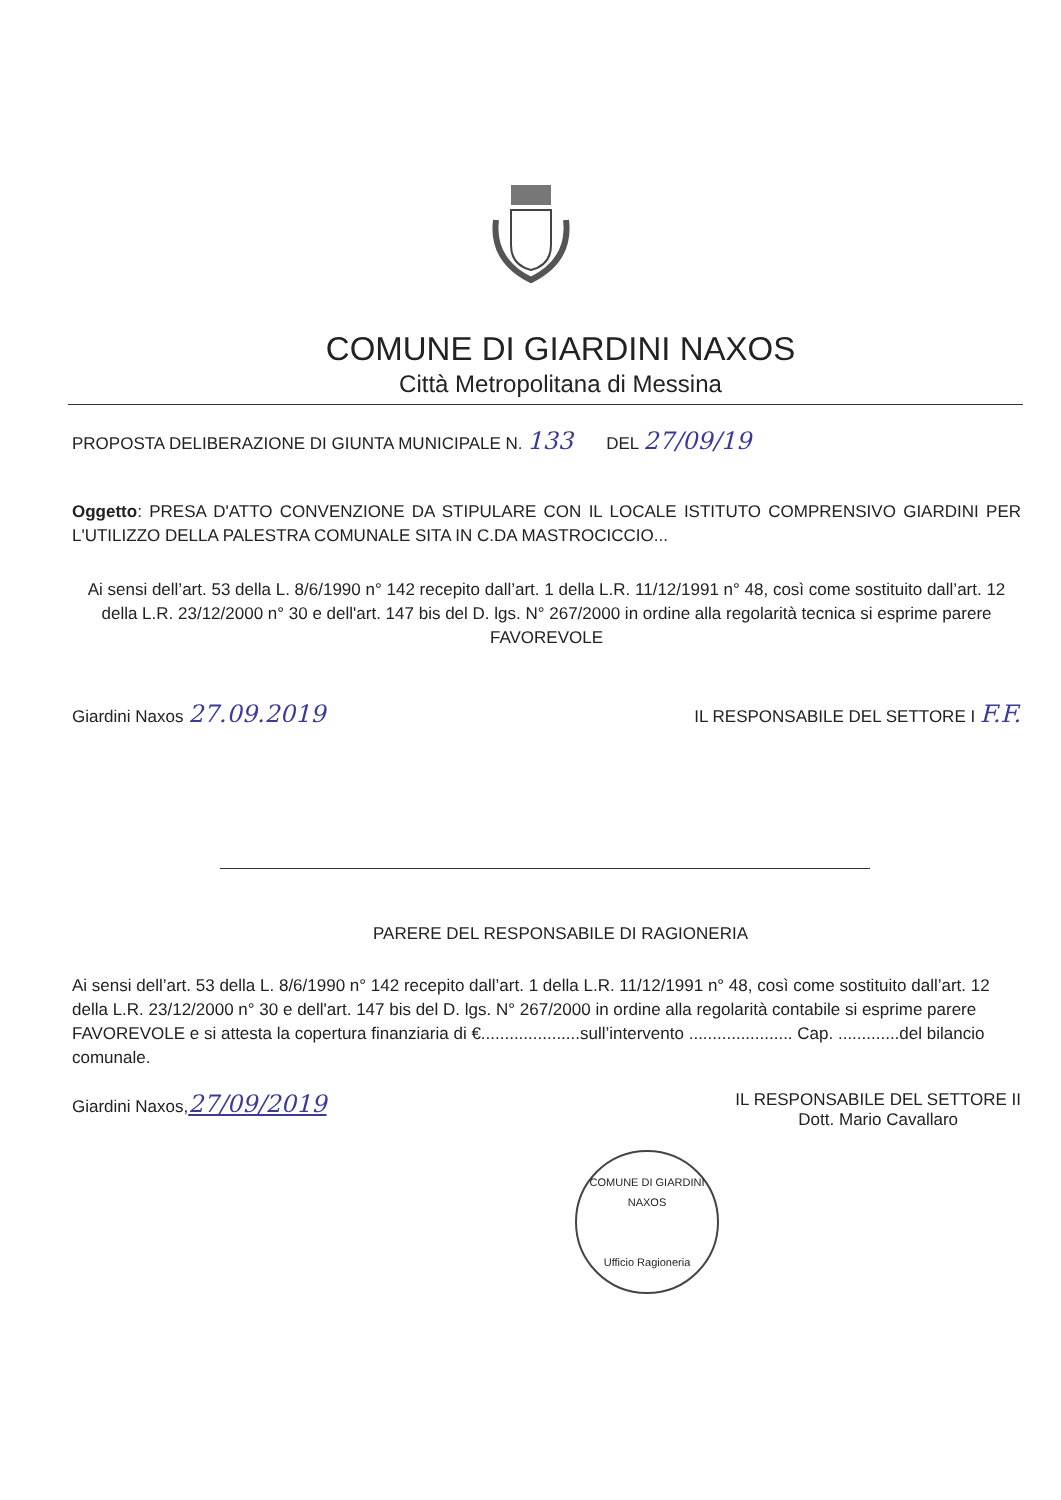COMUNE DI GIARDINI NAXOS
Città Metropolitana di Messina
PROPOSTA DELIBERAZIONE DI GIUNTA MUNICIPALE N. 133 DEL 27/09/19
Oggetto: PRESA D'ATTO CONVENZIONE DA STIPULARE CON IL LOCALE ISTITUTO COMPRENSIVO GIARDINI PER L'UTILIZZO DELLA PALESTRA COMUNALE SITA IN C.DA MASTROCICCIO...
Ai sensi dell’art. 53 della L. 8/6/1990 n° 142 recepito dall’art. 1 della L.R. 11/12/1991 n° 48, così come sostituito dall’art. 12 della L.R. 23/12/2000 n° 30 e dell'art. 147 bis del D. lgs. N° 267/2000 in ordine alla regolarità tecnica si esprime parere FAVOREVOLE
Giardini Naxos 27.09.2019 IL RESPONSABILE DEL SETTORE I F.F.
PARERE DEL RESPONSABILE DI RAGIONERIA
Ai sensi dell’art. 53 della L. 8/6/1990 n° 142 recepito dall’art. 1 della L.R. 11/12/1991 n° 48, così come sostituito dall’art. 12 della L.R. 23/12/2000 n° 30 e dell'art. 147 bis del D. lgs. N° 267/2000 in ordine alla regolarità contabile si esprime parere FAVOREVOLE e si attesta la copertura finanziaria di €.....................sull’intervento ...................... Cap. .............del bilancio comunale.
Giardini Naxos,27/09/2019 IL RESPONSABILE DEL SETTORE II
Dott. Mario Cavallaro
COMUNE DI GIARDINI NAXOS
Ufficio Ragioneria